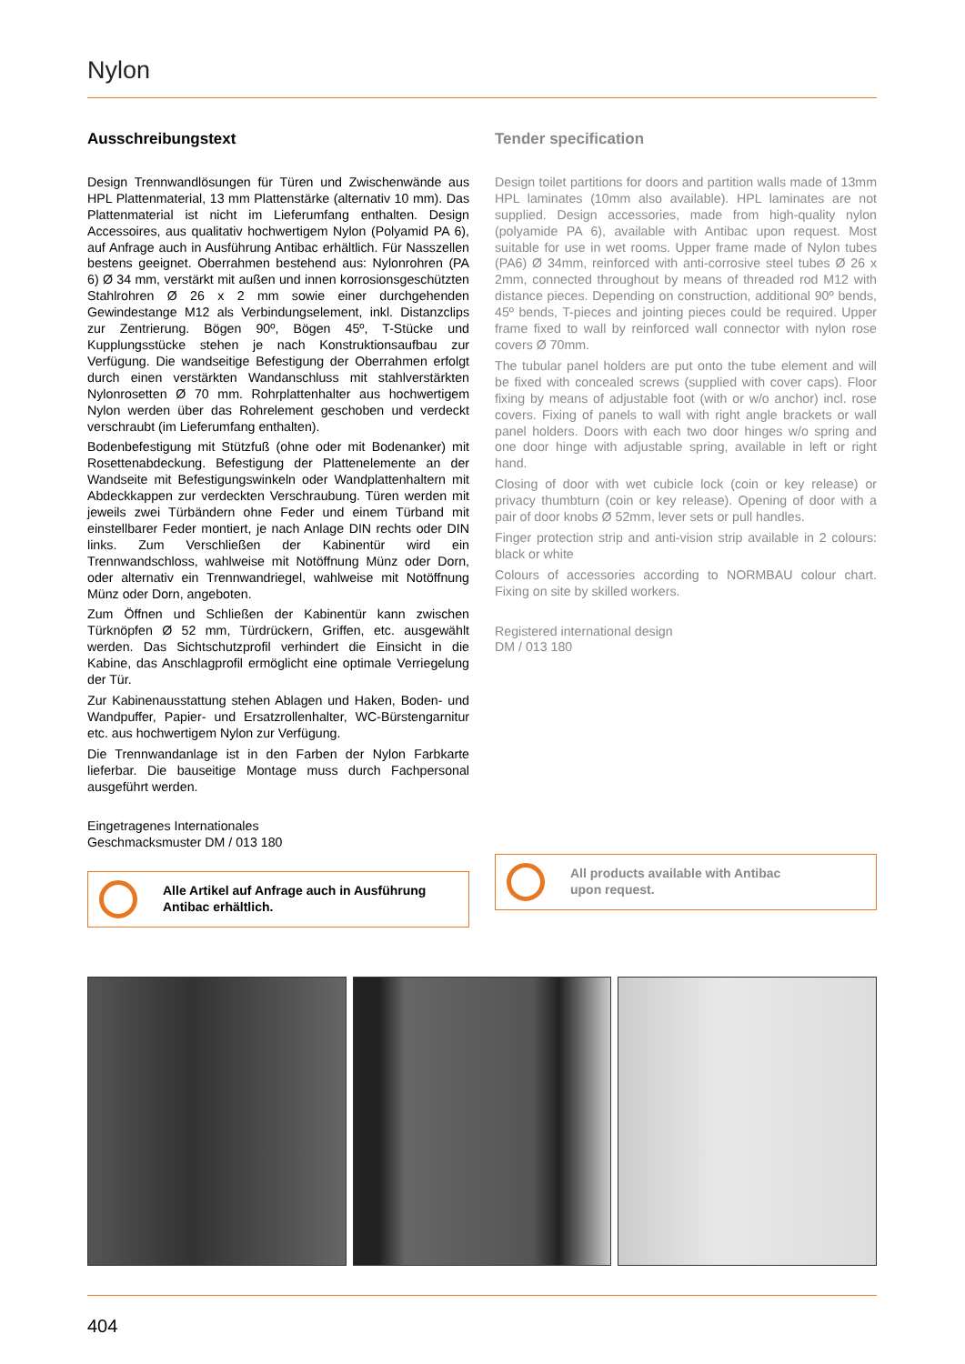Nylon
Ausschreibungstext
Design Trennwandlösungen für Türen und Zwischenwände aus HPL Plattenmaterial, 13 mm Plattenstärke (alternativ 10 mm). Das Plattenmaterial ist nicht im Lieferumfang enthalten. Design Accessoires, aus qualitativ hochwertigem Nylon (Polyamid PA 6), auf Anfrage auch in Ausführung Antibac erhältlich. Für Nasszellen bestens geeignet. Oberrahmen bestehend aus: Nylonrohren (PA 6) Ø 34 mm, verstärkt mit außen und innen korrosionsgeschützten Stahlrohren Ø 26 x 2 mm sowie einer durchgehenden Gewindestange M12 als Verbindungselement, inkl. Distanzclips zur Zentrierung. Bögen 90º, Bögen 45º, T-Stücke und Kupplungsstücke stehen je nach Konstruktionsaufbau zur Verfügung. Die wandseitige Befestigung der Oberrahmen erfolgt durch einen verstärkten Wandanschluss mit stahlverstärkten Nylonrosetten Ø 70 mm. Rohrplattenhalter aus hochwertigem Nylon werden über das Rohrelement geschoben und verdeckt verschraubt (im Lieferumfang enthalten).
Bodenbefestigung mit Stützfuß (ohne oder mit Bodenanker) mit Rosettenabdeckung. Befestigung der Plattenelemente an der Wandseite mit Befestigungswinkeln oder Wandplattenhaltern mit Abdeckkappen zur verdeckten Verschraubung. Türen werden mit jeweils zwei Türbändern ohne Feder und einem Türband mit einstellbarer Feder montiert, je nach Anlage DIN rechts oder DIN links. Zum Verschließen der Kabinentür wird ein Trennwandschloss, wahlweise mit Notöffnung Münz oder Dorn, oder alternativ ein Trennwandriegel, wahlweise mit Notöffnung Münz oder Dorn, angeboten.
Zum Öffnen und Schließen der Kabinentür kann zwischen Türknöpfen Ø 52 mm, Türdrückern, Griffen, etc. ausgewählt werden. Das Sichtschutzprofil verhindert die Einsicht in die Kabine, das Anschlagprofil ermöglicht eine optimale Verriegelung der Tür.
Zur Kabinenausstattung stehen Ablagen und Haken, Boden- und Wandpuffer, Papier- und Ersatzrollenhalter, WC-Bürstengarnitur etc. aus hochwertigem Nylon zur Verfügung.
Die Trennwandanlage ist in den Farben der Nylon Farbkarte lieferbar. Die bauseitige Montage muss durch Fachpersonal ausgeführt werden.
Eingetragenes Internationales
Geschmacksmuster DM / 013 180
Alle Artikel auf Anfrage auch in Ausführung
Antibac erhältlich.
Tender specification
Design toilet partitions for doors and partition walls made of 13mm HPL laminates (10mm also available). HPL laminates are not supplied. Design accessories, made from high-quality nylon (polyamide PA 6), available with Antibac upon request. Most suitable for use in wet rooms. Upper frame made of Nylon tubes (PA6) Ø 34mm, reinforced with anti-corrosive steel tubes Ø 26 x 2mm, connected throughout by means of threaded rod M12 with distance pieces. Depending on construction, additional 90º bends, 45º bends, T-pieces and jointing pieces could be required. Upper frame fixed to wall by reinforced wall connector with nylon rose covers Ø 70mm.
The tubular panel holders are put onto the tube element and will be fixed with concealed screws (supplied with cover caps). Floor fixing by means of adjustable foot (with or w/o anchor) incl. rose covers. Fixing of panels to wall with right angle brackets or wall panel holders. Doors with each two door hinges w/o spring and one door hinge with adjustable spring, available in left or right hand.
Closing of door with wet cubicle lock (coin or key release) or privacy thumbturn (coin or key release). Opening of door with a pair of door knobs Ø 52mm, lever sets or pull handles.
Finger protection strip and anti-vision strip available in 2 colours: black or white
Colours of accessories according to NORMBAU colour chart. Fixing on site by skilled workers.
Registered international design
DM / 013 180
All products available with Antibac
upon request.
404